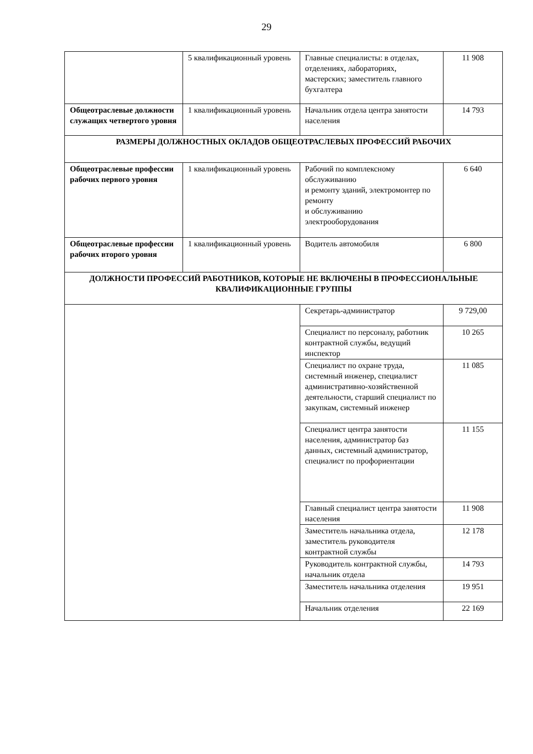29
| | 5 квалификационный уровень | Главные специалисты: в отделах, отделениях, лабораториях, мастерских; заместитель главного бухгалтера | 11 908 |
| Общеотраслевые должности служащих четвертого уровня | 1 квалификационный уровень | Начальник отдела центра занятости населения | 14 793 |
| РАЗМЕРЫ ДОЛЖНОСТНЫХ ОКЛАДОВ ОБЩЕОТРАСЛЕВЫХ ПРОФЕССИЙ РАБОЧИХ | | | |
| Общеотраслевые профессии рабочих первого уровня | 1 квалификационный уровень | Рабочий по комплексному обслуживанию и ремонту зданий, электромонтер по ремонту и обслуживанию электрооборудования | 6 640 |
| Общеотраслевые профессии рабочих второго уровня | 1 квалификационный уровень | Водитель автомобиля | 6 800 |
| ДОЛЖНОСТИ ПРОФЕССИЙ РАБОТНИКОВ, КОТОРЫЕ НЕ ВКЛЮЧЕНЫ В ПРОФЕССИОНАЛЬНЫЕ КВАЛИФИКАЦИОННЫЕ ГРУППЫ | | | |
| | | Секретарь-администратор | 9 729,00 |
| | | Специалист по персоналу, работник контрактной службы, ведущий инспектор | 10 265 |
| | | Специалист по охране труда, системный инженер, специалист административно-хозяйственной деятельности, старший специалист по закупкам, системный инженер | 11 085 |
| | | Специалист центра занятости населения, администратор баз данных, системный администратор, специалист по профориентации | 11 155 |
| | | Главный специалист центра занятости населения | 11 908 |
| | | Заместитель начальника отдела, заместитель руководителя контрактной службы | 12 178 |
| | | Руководитель контрактной службы, начальник отдела | 14 793 |
| | | Заместитель начальника отделения | 19 951 |
| | | Начальник отделения | 22 169 |